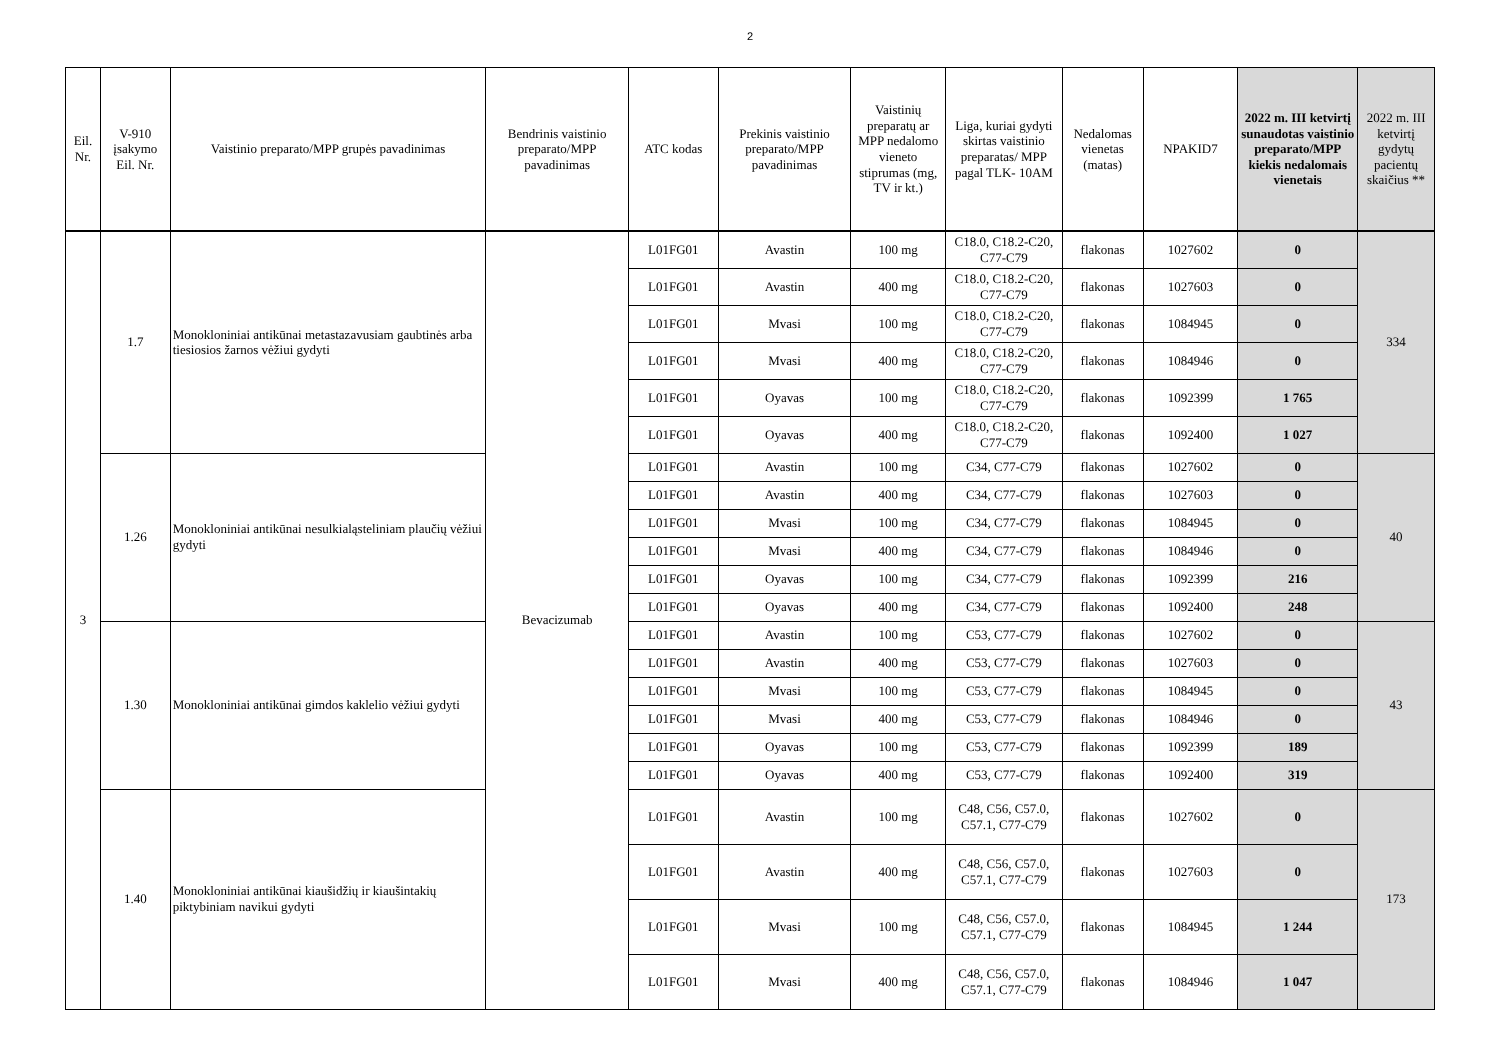2
| Eil. Nr. | V-910 įsakymo Eil. Nr. | Vaistinio preparato/MPP grupės pavadinimas | Bendrinis vaistinio preparato/MPP pavadinimas | ATC kodas | Prekinis vaistinio preparato/MPP pavadinimas | Vaistinių preparatų ar MPP nedalomo vieneto stiprumas (mg, TV ir kt.) | Liga, kuriai gydyti skirtas vaistinio preparatas/ MPP pagal TLK- 10AM | Nedalomas vienetas (matas) | NPAKID7 | 2022 m. III ketvirtį sunaudotas vaistinio preparato/MPP kiekis nedalomais vienetais | 2022 m. III ketvirtį gydytų pacientų skaičius ** |
| --- | --- | --- | --- | --- | --- | --- | --- | --- | --- | --- | --- |
| 3 | 1.7 | Monokloniniai antikūnai metastazavusiam gaubtinės arba tiesiosios žarnos vėžiui gydyti | Bevacizumab | L01FG01 | Avastin | 100 mg | C18.0, C18.2-C20, C77-C79 | flakonas | 1027602 | 0 | 334 |
| | | | | L01FG01 | Avastin | 400 mg | C18.0, C18.2-C20, C77-C79 | flakonas | 1027603 | 0 | |
| | | | | L01FG01 | Mvasi | 100 mg | C18.0, C18.2-C20, C77-C79 | flakonas | 1084945 | 0 | |
| | | | | L01FG01 | Mvasi | 400 mg | C18.0, C18.2-C20, C77-C79 | flakonas | 1084946 | 0 | |
| | | | | L01FG01 | Oyavas | 100 mg | C18.0, C18.2-C20, C77-C79 | flakonas | 1092399 | 1 765 | |
| | | | | L01FG01 | Oyavas | 400 mg | C18.0, C18.2-C20, C77-C79 | flakonas | 1092400 | 1 027 | |
| | 1.26 | Monokloniniai antikūnai nesulkialąsteliniam plaučių vėžiui gydyti | | L01FG01 | Avastin | 100 mg | C34, C77-C79 | flakonas | 1027602 | 0 | 40 |
| | | | | L01FG01 | Avastin | 400 mg | C34, C77-C79 | flakonas | 1027603 | 0 | |
| | | | | L01FG01 | Mvasi | 100 mg | C34, C77-C79 | flakonas | 1084945 | 0 | |
| | | | | L01FG01 | Mvasi | 400 mg | C34, C77-C79 | flakonas | 1084946 | 0 | |
| | | | | L01FG01 | Oyavas | 100 mg | C34, C77-C79 | flakonas | 1092399 | 216 | |
| | | | | L01FG01 | Oyavas | 400 mg | C34, C77-C79 | flakonas | 1092400 | 248 | |
| | 1.30 | Monokloniniai antikūnai gimdos kaklelio vėžiui gydyti | | L01FG01 | Avastin | 100 mg | C53, C77-C79 | flakonas | 1027602 | 0 | 43 |
| | | | | L01FG01 | Avastin | 400 mg | C53, C77-C79 | flakonas | 1027603 | 0 | |
| | | | | L01FG01 | Mvasi | 100 mg | C53, C77-C79 | flakonas | 1084945 | 0 | |
| | | | | L01FG01 | Mvasi | 400 mg | C53, C77-C79 | flakonas | 1084946 | 0 | |
| | | | | L01FG01 | Oyavas | 100 mg | C53, C77-C79 | flakonas | 1092399 | 189 | |
| | | | | L01FG01 | Oyavas | 400 mg | C53, C77-C79 | flakonas | 1092400 | 319 | |
| | 1.40 | Monokloniniai antikūnai kiaušidžių ir kiaušintakių piktybiniam navikui gydyti | | L01FG01 | Avastin | 100 mg | C48, C56, C57.0, C57.1, C77-C79 | flakonas | 1027602 | 0 | 173 |
| | | | | L01FG01 | Avastin | 400 mg | C48, C56, C57.0, C57.1, C77-C79 | flakonas | 1027603 | 0 | |
| | | | | L01FG01 | Mvasi | 100 mg | C48, C56, C57.0, C57.1, C77-C79 | flakonas | 1084945 | 1 244 | |
| | | | | L01FG01 | Mvasi | 400 mg | C48, C56, C57.0, C57.1, C77-C79 | flakonas | 1084946 | 1 047 | |